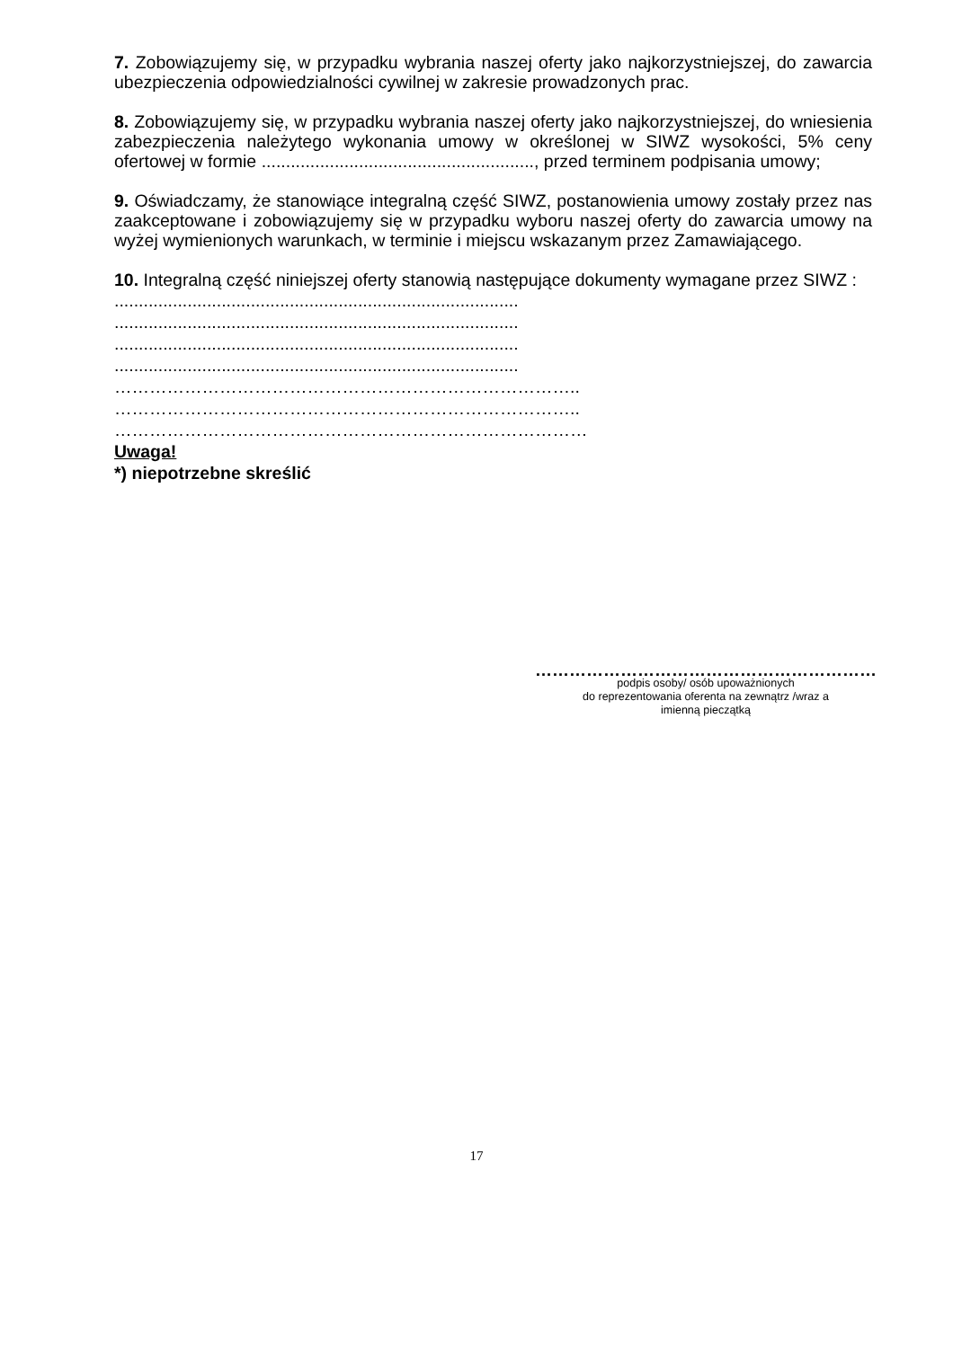7. Zobowiązujemy się, w przypadku wybrania naszej oferty jako najkorzystniejszej, do zawarcia ubezpieczenia odpowiedzialności cywilnej w zakresie prowadzonych prac.
8. Zobowiązujemy się, w przypadku wybrania naszej oferty jako najkorzystniejszej, do wniesienia zabezpieczenia należytego wykonania umowy w określonej w SIWZ wysokości, 5% ceny ofertowej w formie ........................................................, przed terminem podpisania umowy;
9. Oświadczamy, że stanowiące integralną część SIWZ, postanowienia umowy zostały przez nas zaakceptowane i zobowiązujemy się w przypadku wyboru naszej oferty do zawarcia umowy na wyżej wymienionych warunkach, w terminie i miejscu wskazanym przez Zamawiającego.
10. Integralną część niniejszej oferty stanowią następujące dokumenty wymagane przez SIWZ :
...................................................................................
...................................................................................
...................................................................................
...................................................................................
……………………………………………………………………..
……………………………………………………………………..
………………………………………………………………………
Uwaga!
*) niepotrzebne skreślić
……………………………………………………
podpis osoby/ osób upoważnionych
do reprezentowania oferenta na zewnątrz /wraz a
imienną pieczątką
17